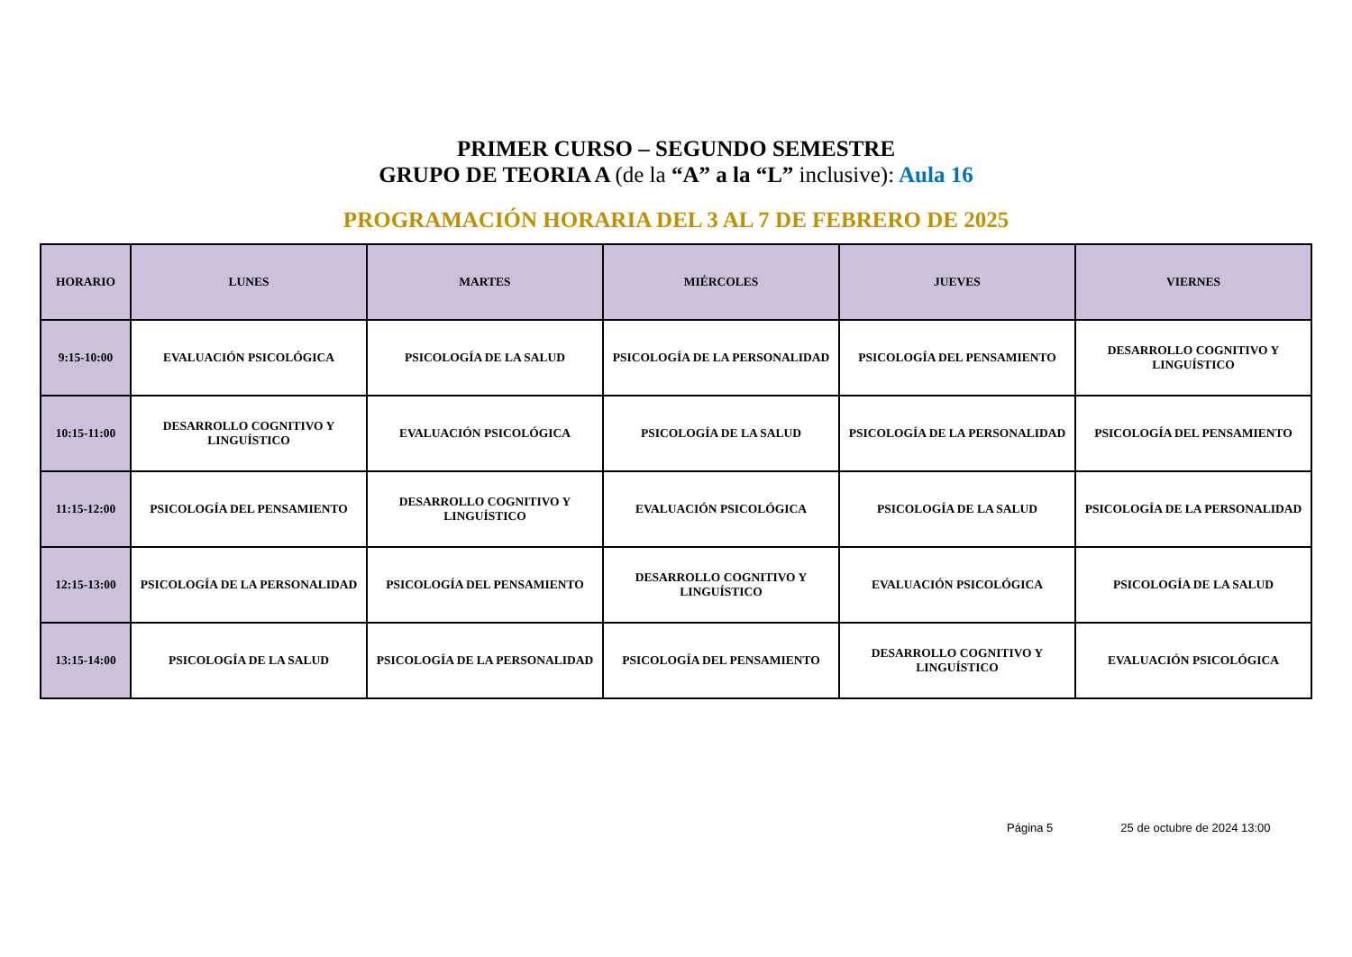PRIMER CURSO – SEGUNDO SEMESTRE
GRUPO DE TEORIA A (de la “A” a la “L” inclusive): Aula 16
PROGRAMACIÓN HORARIA DEL 3 AL 7 DE FEBRERO DE 2025
| HORARIO | LUNES | MARTES | MIÉRCOLES | JUEVES | VIERNES |
| --- | --- | --- | --- | --- | --- |
| 9:15-10:00 | EVALUACIÓN PSICOLÓGICA | PSICOLOGÍA DE LA SALUD | PSICOLOGÍA DE LA PERSONALIDAD | PSICOLOGÍA DEL PENSAMIENTO | DESARROLLO COGNITIVO Y LINGUÍSTICO |
| 10:15-11:00 | DESARROLLO COGNITIVO Y LINGUÍSTICO | EVALUACIÓN PSICOLÓGICA | PSICOLOGÍA DE LA SALUD | PSICOLOGÍA DE LA PERSONALIDAD | PSICOLOGÍA DEL PENSAMIENTO |
| 11:15-12:00 | PSICOLOGÍA DEL PENSAMIENTO | DESARROLLO COGNITIVO Y LINGUÍSTICO | EVALUACIÓN PSICOLÓGICA | PSICOLOGÍA DE LA SALUD | PSICOLOGÍA DE LA PERSONALIDAD |
| 12:15-13:00 | PSICOLOGÍA DE LA PERSONALIDAD | PSICOLOGÍA DEL PENSAMIENTO | DESARROLLO COGNITIVO Y LINGUÍSTICO | EVALUACIÓN PSICOLÓGICA | PSICOLOGÍA DE LA SALUD |
| 13:15-14:00 | PSICOLOGÍA DE LA SALUD | PSICOLOGÍA DE LA PERSONALIDAD | PSICOLOGÍA DEL PENSAMIENTO | DESARROLLO COGNITIVO Y LINGUÍSTICO | EVALUACIÓN PSICOLÓGICA |
Página 5 25 de octubre de 2024 13:00